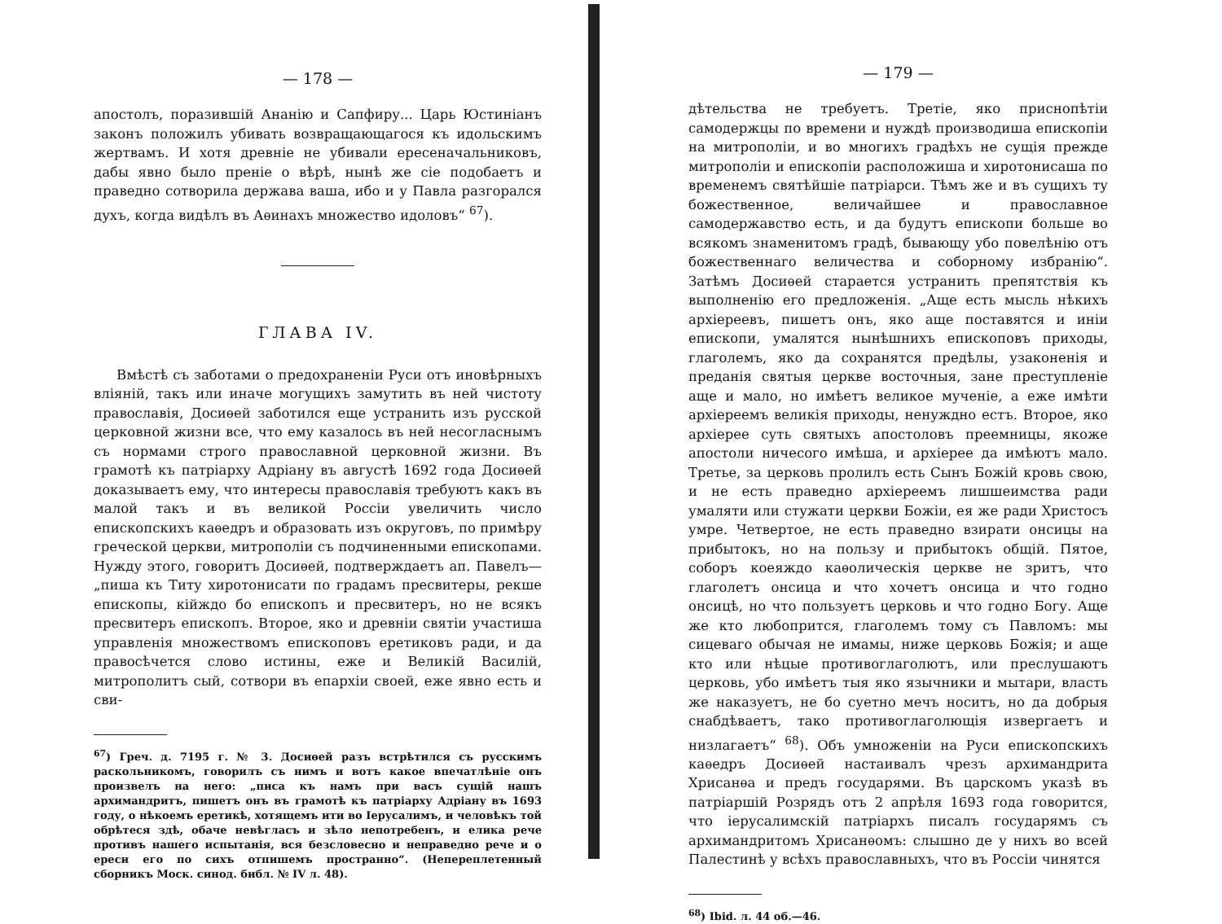— 178 —
апостолъ, поразившій Ананію и Сапфиру... Царь Юстиніанъ законъ положилъ убивать возвращающагося къ идольскимъ жертвамъ. И хотя древніе не убивали ересеначальниковъ, дабы явно было преніе о вѣрѣ, нынѣ же сіе подобаетъ и праведно сотворила держава ваша, ибо и у Павла разгорался духъ, когда видѣлъ въ Аѳинахъ множество идоловъ“ <sup>67</sup>).
ГЛАВА IV.
Вмѣстѣ съ заботами о предохраненіи Руси отъ иновѣрныхъ вліяній, такъ или иначе могущихъ замутить въ ней чистоту православія, Досиѳей заботился еще устранить изъ русской церковной жизни все, что ему казалось въ ней несогласнымъ съ нормами строго православной церковной жизни. Въ грамотѣ къ патріарху Адріану въ августѣ 1692 года Досиѳей доказываетъ ему, что интересы православія требуютъ какъ въ малой такъ и въ великой Россіи увеличить число епископскихъ каѳедръ и образовать изъ округовъ, по примѣру греческой церкви, митрополіи съ подчиненными епископами. Нужду этого, говоритъ Досиѳей, подтверждаетъ ап. Павелъ— „пиша къ Титу хиротонисати по градамъ пресвитеры, рекше епископы, кійждо бо епископъ и пресвитеръ, но не всякъ пресвитеръ епископъ. Второе, яко и древніи святіи участиша управленія множествомъ епископовъ еретиковъ ради, и да правосѣчется слово истины, еже и Великій Василій, митрополитъ сый, сотвори въ епархіи своей, еже явно есть и сви-
<sup>67</sup>) Греч. д. 7195 г. № 3. Досиѳей разъ встрѣтился съ русскимъ раскольникомъ, говорилъ съ нимъ и вотъ какое впечатлѣніе онъ произвелъ на него: „писа къ намъ при васъ сущій нашъ архимандритъ, пишетъ онъ въ грамотѣ къ патріарху Адріану въ 1693 году, о нѣкоемъ еретикѣ, хотящемъ ити во Іерусалимъ, и человѣкъ той обрѣтеся здѣ, обаче невѣгласъ и зѣло непотребенъ, и елика рече противъ нашего испытанія, вся безсловесно и неправедно рече и о ереси его по сихъ отпишемъ пространно“. (Непереплетенный сборникъ Моск. синод. библ. № IV л. 48).
— 179 —
дѣтельства не требуетъ. Третіе, яко приснопѣтіи самодержцы по времени и нуждѣ производиша епископіи на митрополіи, и во многихъ градѣхъ не сущія прежде митрополіи и епископіи расположиша и хиротонисаша по временемъ святѣйшіе патріарси. Тѣмъ же и въ сущихъ ту божественное, величайшее и православное самодержавство есть, и да будутъ епископи больше во всякомъ знаменитомъ градѣ, бывающу убо повелѣнію отъ божественнаго величества и соборному избранію“. Затѣмъ Досиѳей старается устранить препятствія къ выполненію его предложенія. „Аще есть мысль нѣкихъ архіереевъ, пишетъ онъ, яко аще поставятся и иніи епископи, умалятся нынѣшнихъ епископовъ приходы, глаголемъ, яко да сохранятся предѣлы, узаконенія и преданія святыя церкве восточныя, зане преступленіе аще и мало, но имѣетъ великое мученіе, а еже имѣти архіереемъ великія приходы, ненуждно естъ. Второе, яко архіерее суть святыхъ апостоловъ преемницы, якоже апостоли ничесого имѣша, и архіерее да имѣютъ мало. Третье, за церковь пролилъ есть Сынъ Божій кровь свою, и не есть праведно архіереемъ лишшеимства ради умаляти или стужати церкви Божіи, ея же ради Христосъ умре. Четвертое, не есть праведно взирати онсицы на прибытокъ, но на пользу и прибытокъ общій. Пятое, соборъ коеяждо каѳолическія церкве не зритъ, что глаголетъ онсица и что хочетъ онсица и что годно онсицѣ, но что пользуетъ церковь и что годно Богу. Аще же кто любопрится, глаголемъ тому съ Павломъ: мы сицеваго обычая не имамы, ниже церковь Божія; и аще кто или нѣцые противоглаголютъ, или преслушаютъ церковь, убо имѣетъ тыя яко язычники и мытари, власть же наказуетъ, не бо суетно мечъ носитъ, но да добрыя снабдѣваетъ, тако противоглаголющія извергаетъ и низлагаетъ“ <sup>68</sup>). Объ умноженіи на Руси епископскихъ каѳедръ Досиѳей настаивалъ чрезъ архимандрита Хрисанѳа и предъ государями. Въ царскомъ указѣ въ патріаршій Розрядъ отъ 2 апрѣля 1693 года говорится, что іерусалимскій патріархъ писалъ государямъ съ архимандритомъ Хрисанѳомъ: слышно де у нихъ во всей Палестинѣ у всѣхъ православныхъ, что въ Россіи чинятся
<sup>68</sup>) Ibid. л. 44 об.—46.